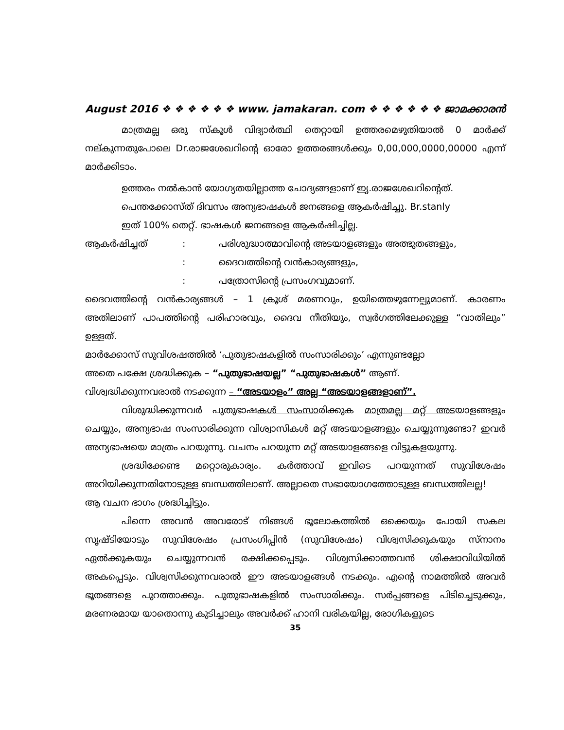August 2016 ❖ ❖ ❖ ❖ ❖ ❖ www. jamakaran. com ❖ ❖ ❖ ❖ ❖ ❖ ജാമക്കാരൻ
മാത്രമല്ല ഒരു സ്കൂൾ വിദ്യാർത്ഥി തെറ്റായി ഉത്തരമെഴുതിയാൽ 0 മാർക്ക് നല്കുന്നതുപോലെ Dr.രാജശേഖറിന്റെ ഓരോ ഉത്തരങ്ങൾക്കും 0,00,000,0000,00000 എന്ന് മാർക്കിടാം.
ഉത്തരം നൽകാൻ യോഗ്യതയില്ലാത്ത ചോദ്യങ്ങളാണ് ഇൃ.രാജശേഖറിന്റെത്.
പെന്തക്കോസ്ത് ദിവസം അന്യഭാഷകൾ ജനങ്ങളെ ആകർഷിച്ചു. Br.stanly
ഇത് 100% തെറ്റ്. ഭാഷകൾ ജനങ്ങളെ ആകർഷിച്ചില്ല.
ആകർഷിച്ചത്: പരിശുദ്ധാത്മാവിന്റെ അടയാളങ്ങളും അത്ഭുതങ്ങളും,
: ദൈവത്തിന്റെ വൻകാര്യങ്ങളും,
: പത്രോസിന്റെ പ്രസംഗവുമാണ്.
ദൈവത്തിന്റെ വൻകാര്യങ്ങൾ – 1 ക്രൂശ് മരണവും, ഉയിത്തെഴുന്നേല്പുമാണ്. കാരണം അതിലാണ് പാപത്തിന്റെ പരിഹാരവും, ദൈവ നീതിയും, സ്വർഗത്തിലേക്കുള്ള “വാതിലും” ഉള്ളത്.
മാർക്കോസ് സുവിശഷത്തിൽ ‘പുതുഭാഷകളിൽ സംസാരിക്കും’ എന്നുണ്ടല്ലോ
അതെ പക്ഷേ ശ്രദ്ധിക്കുക – “പുതുഭാഷയല്ല” “പുതുഭാഷകൾ” ആണ്.
വിശ്വദ്ധിക്കുന്നവരാൽ നടക്കുന്ന – “അടയാളം” അല്ല “അടയാളങ്ങളാണ്”.
വിശുദ്ധിക്കുന്നവർ പുതുഭാഷകൾ സംസാരിക്കുക മാത്രമല്ല മറ്റ് അടയാളങ്ങളും ചെയ്യും, അന്യഭാഷ സംസാരിക്കുന്ന വിശ്വാസികൾ മറ്റ് അടയാളങ്ങളും ചെയ്യുന്നുണ്ടോ? ഇവർ അന്യഭാഷയെ മാത്രം പറയുന്നു. വചനം പറയുന്ന മറ്റ് അടയാളങ്ങളെ വിട്ടുകളയുന്നു.
ശ്രദ്ധിക്കേണ്ട മറ്റൊരുകാര്യം. കർത്താവ് ഇവിടെ പറയുന്നത് സുവിശേഷം അറിയിക്കുന്നതിനോടുള്ള ബന്ധത്തിലാണ്. അല്ലാതെ സഭായോഗത്തോടുള്ള ബന്ധത്തിലല്ല!
ആ വചന ഭാഗം ശ്രദ്ധിച്ചിട്ടും.
പിന്നെ അവൻ അവരോട് നിങ്ങൾ ഭൂലോകത്തിൽ ഒക്കെയും പോയി സകല സൃഷ്ടിയോടും സുവിശേഷം പ്രസംഗിപ്പിൻ (സുവിശേഷം) വിശ്വസിക്കുകയും സ്നാനം ഏൽക്കുകയും ചെയ്യുന്നവൻ രക്ഷിക്കപ്പെടും. വിശ്വസിക്കാത്തവൻ ശിക്ഷാവിധിയിൽ അകപ്പെടും. വിശ്വസിക്കുന്നവരാൽ ഈ അടയാളങ്ങൾ നടക്കും. എന്റെ നാമത്തിൽ അവർ ഭൂതങ്ങളെ പുറത്താക്കും. പുതുഭാഷകളിൽ സംസാരിക്കും. സർപ്പങ്ങളെ പിടിച്ചെടുക്കും, മരണരമായ യാതൊന്നു കുടിച്ചാലും അവർക്ക് ഹാനി വരികയില്ല, രോഗികളുടെ
35